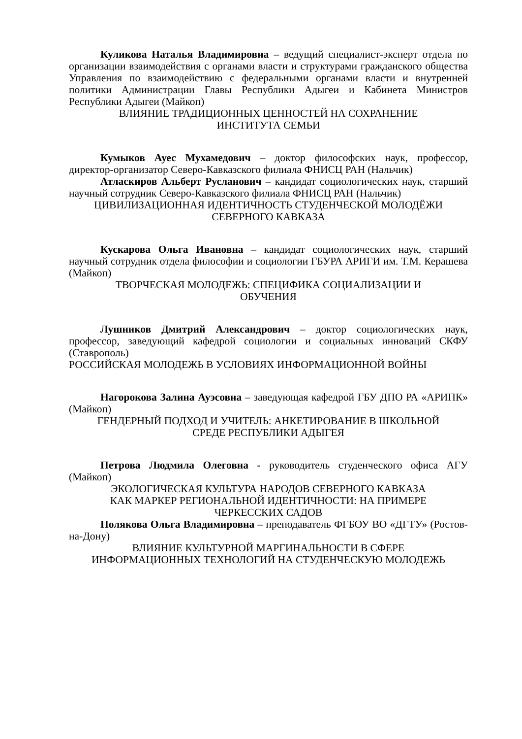Куликова Наталья Владимировна – ведущий специалист-эксперт отдела по организации взаимодействия с органами власти и структурами гражданского общества Управления по взаимодействию с федеральными органами власти и внутренней политики Администрации Главы Республики Адыгеи и Кабинета Министров Республики Адыгеи (Майкоп)
ВЛИЯНИЕ ТРАДИЦИОННЫХ ЦЕННОСТЕЙ НА СОХРАНЕНИЕ
ИНСТИТУТА СЕМЬИ
Кумыков Ауес Мухамедович – доктор философских наук, профессор, директор-организатор Северо-Кавказского филиала ФНИСЦ РАН (Нальчик)
Атласкиров Альберт Русланович – кандидат социологических наук, старший научный сотрудник Северо-Кавказского филиала ФНИСЦ РАН (Нальчик)
ЦИВИЛИЗАЦИОННАЯ ИДЕНТИЧНОСТЬ СТУДЕНЧЕСКОЙ МОЛОДЁЖИ
СЕВЕРНОГО КАВКАЗА
Кускарова Ольга Ивановна – кандидат социологических наук, старший научный сотрудник отдела философии и социологии ГБУРА АРИГИ им. Т.М. Керашева (Майкоп)
ТВОРЧЕСКАЯ МОЛОДЕЖЬ: СПЕЦИФИКА СОЦИАЛИЗАЦИИ И
ОБУЧЕНИЯ
Лушников Дмитрий Александрович – доктор социологических наук, профессор, заведующий кафедрой социологии и социальных инноваций СКФУ (Ставрополь)
РОССИЙСКАЯ МОЛОДЕЖЬ В УСЛОВИЯХ ИНФОРМАЦИОННОЙ ВОЙНЫ
Нагорокова Залина Ауэсовна – заведующая кафедрой ГБУ ДПО РА «АРИПК» (Майкоп)
ГЕНДЕРНЫЙ ПОДХОД И УЧИТЕЛЬ: АНКЕТИРОВАНИЕ В ШКОЛЬНОЙ
СРЕДЕ РЕСПУБЛИКИ АДЫГЕЯ
Петрова Людмила Олеговна - руководитель студенческого офиса АГУ (Майкоп)
ЭКОЛОГИЧЕСКАЯ КУЛЬТУРА НАРОДОВ СЕВЕРНОГО КАВКАЗА
КАК МАРКЕР РЕГИОНАЛЬНОЙ ИДЕНТИЧНОСТИ: НА ПРИМЕРЕ
ЧЕРКЕССКИХ САДОВ
Полякова Ольга Владимировна – преподаватель ФГБОУ ВО «ДГТУ» (Ростов-на-Дону)
ВЛИЯНИЕ КУЛЬТУРНОЙ МАРГИНАЛЬНОСТИ В СФЕРЕ
ИНФОРМАЦИОННЫХ ТЕХНОЛОГИЙ НА СТУДЕНЧЕСКУЮ МОЛОДЕЖЬ